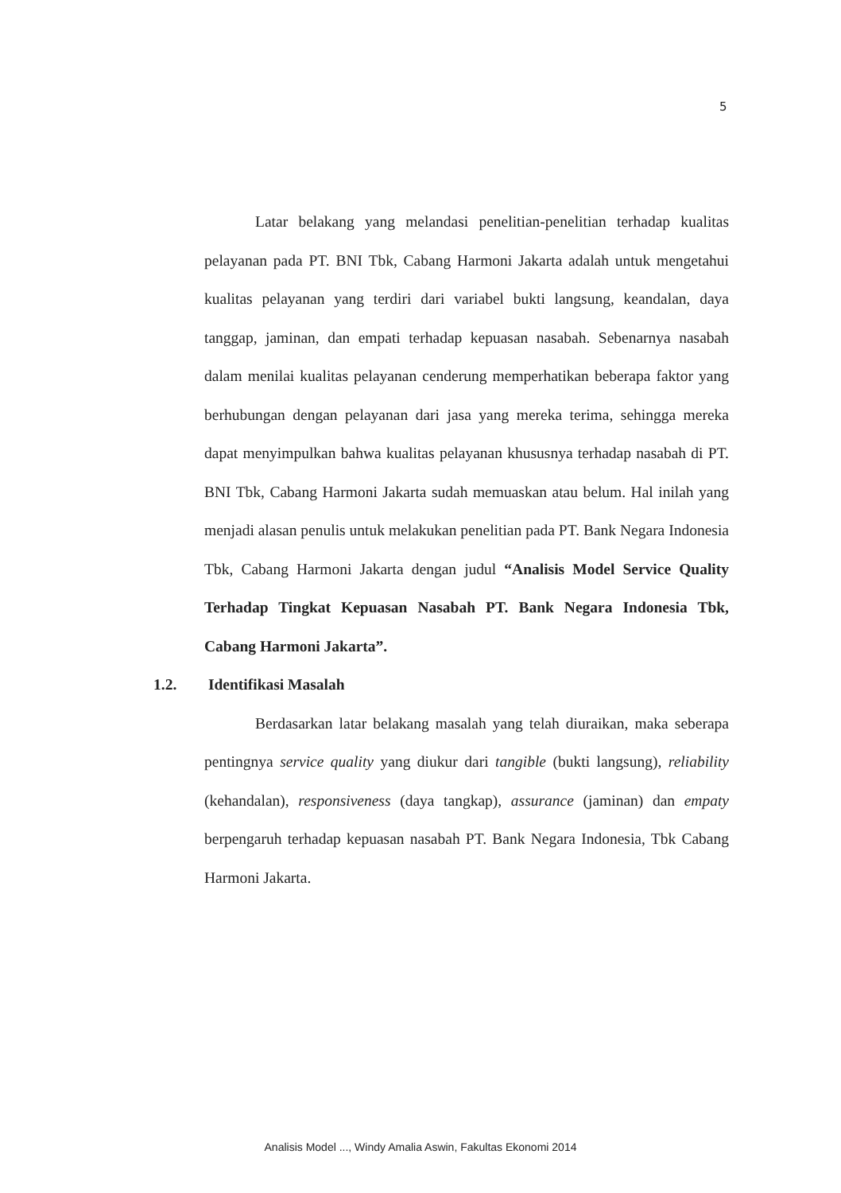5
Latar belakang yang melandasi penelitian-penelitian terhadap kualitas pelayanan pada PT. BNI Tbk, Cabang Harmoni Jakarta adalah untuk mengetahui kualitas pelayanan yang terdiri dari variabel bukti langsung, keandalan, daya tanggap, jaminan, dan empati terhadap kepuasan nasabah. Sebenarnya nasabah dalam menilai kualitas pelayanan cenderung memperhatikan beberapa faktor yang berhubungan dengan pelayanan dari jasa yang mereka terima, sehingga mereka dapat menyimpulkan bahwa kualitas pelayanan khususnya terhadap nasabah di PT. BNI Tbk, Cabang Harmoni Jakarta sudah memuaskan atau belum. Hal inilah yang menjadi alasan penulis untuk melakukan penelitian pada PT. Bank Negara Indonesia Tbk, Cabang Harmoni Jakarta dengan judul “Analisis Model Service Quality Terhadap Tingkat Kepuasan Nasabah PT. Bank Negara Indonesia Tbk, Cabang Harmoni Jakarta”.
1.2. Identifikasi Masalah
Berdasarkan latar belakang masalah yang telah diuraikan, maka seberapa pentingnya service quality yang diukur dari tangible (bukti langsung), reliability (kehandalan), responsiveness (daya tangkap), assurance (jaminan) dan empaty berpengaruh terhadap kepuasan nasabah PT. Bank Negara Indonesia, Tbk Cabang Harmoni Jakarta.
Analisis Model ..., Windy Amalia Aswin, Fakultas Ekonomi 2014